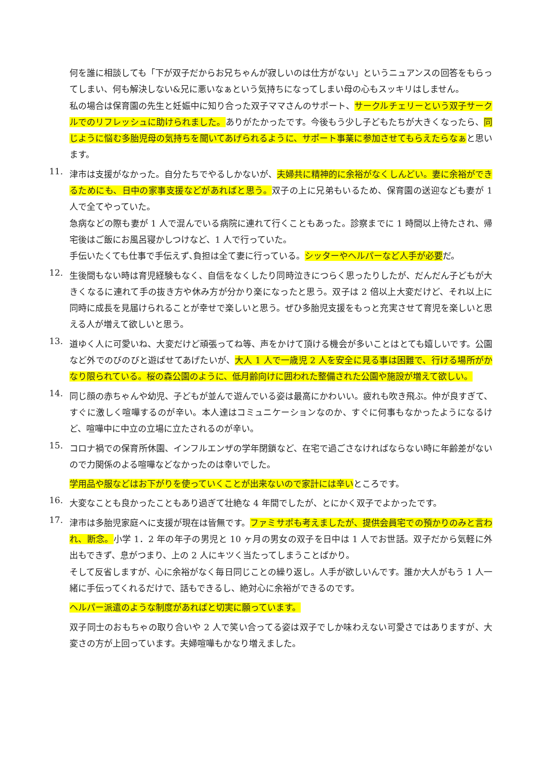何を誰に相談しても「下が双子だからお兄ちゃんが寂しいのは仕方がない」というニュアンスの回答をもらってしまい、何も解決しない&兄に悪いなぁという気持ちになってしまい母の心もスッキリはしません。
私の場合は保育園の先生と妊娠中に知り合った双子ママさんのサポート、サークルチェリーという双子サークルでのリフレッシュに助けられました。ありがたかったです。今後もう少し子どもたちが大きくなったら、同じように悩む多胎児母の気持ちを聞いてあげられるように、サポート事業に参加させてもらえたらなぁと思います。
11.
津市は支援がなかった。自分たちでやるしかないが、夫婦共に精神的に余裕がなくしんどい。妻に余裕ができるためにも、日中の家事支援などがあればと思う。双子の上に兄弟もいるため、保育園の送迎なども妻が 1 人で全てやっていた。
急病などの際も妻が 1 人で混んでいる病院に連れて行くこともあった。診察までに 1 時間以上待たされ、帰宅後はご飯にお風呂寝かしつけなど、1 人で行っていた。
手伝いたくても仕事で手伝えず､負担は全て妻に行っている。シッターやヘルパーなど人手が必要だ。
12.
生後間もない時は育児経験もなく、自信をなくしたり同時泣きにつらく思ったりしたが、だんだん子どもが大きくなるに連れて手の抜き方や休み方が分かり楽になったと思う。双子は 2 倍以上大変だけど、それ以上に同時に成長を見届けられることが幸せで楽しいと思う。ぜひ多胎児支援をもっと充実させて育児を楽しいと思える人が増えて欲しいと思う。
13.
道ゆく人に可愛いね、大変だけど頑張ってね等、声をかけて頂ける機会が多いことはとても嬉しいです。公園など外でのびのびと遊ばせてあげたいが、大人 1 人で一歳児 2 人を安全に見る事は困難で、行ける場所がかなり限られている。桜の森公園のように、低月齢向けに囲われた整備された公園や施設が増えて欲しい。
14.
同じ顔の赤ちゃんや幼児、子どもが並んで遊んでいる姿は最高にかわいい。疲れも吹き飛ぶ。仲が良すぎて、すぐに激しく喧嘩するのが辛い。本人達はコミュニケーションなのか、すぐに何事もなかったようになるけど、喧嘩中に中立の立場に立たされるのが辛い。
15.
コロナ禍での保育所休園、インフルエンザの学年閉鎖など、在宅で過ごさなければならない時に年齢差がないので力関係のよる喧嘩などなかったのは幸いでした。
学用品や服などはお下がりを使っていくことが出来ないので家計には辛いところです。
16.
大変なことも良かったこともあり過ぎて壮絶な 4 年間でしたが、とにかく双子でよかったです。
17.
津市は多胎児家庭へに支援が現在は皆無です。ファミサポも考えましたが、提供会員宅での預かりのみと言われ、断念。小学 1．2 年の年子の男児と 10 ヶ月の男女の双子を日中は 1 人でお世話。双子だから気軽に外出もできず、息がつまり、上の 2 人にキツく当たってしまうことばかり。
そして反省しますが、心に余裕がなく毎日同じことの繰り返し。人手が欲しいんです。誰か大人がもう 1 人一緒に手伝ってくれるだけで、話もできるし、絶対心に余裕ができるのです。
ヘルパー派遣のような制度があればと切実に願っています。
双子同士のおもちゃの取り合いや 2 人で笑い合ってる姿は双子でしか味わえない可愛さではありますが、大変さの方が上回っています。夫婦喧嘩もかなり増えました。